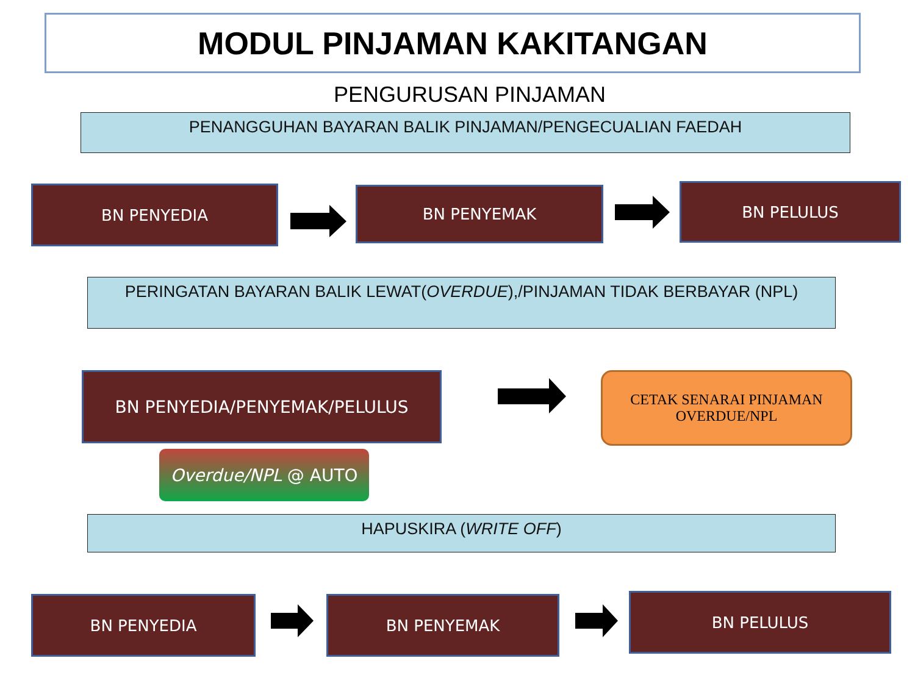MODUL PINJAMAN KAKITANGAN
PENGURUSAN PINJAMAN
PENANGGUHAN BAYARAN BALIK PINJAMAN/PENGECUALIAN FAEDAH
BN PENYEDIA BN PENYEMAK BN PELULUS
PERINGATAN BAYARAN BALIK LEWAT(OVERDUE),/PINJAMAN TIDAK BERBAYAR (NPL)
BN PENYEDIA/PENYEMAK/PELULUS
CETAK SENARAI PINJAMAN
OVERDUE/NPL
Overdue/NPL @ AUTO
HAPUSKIRA (WRITE OFF)
BN PENYEDIA BN PENYEMAK BN PELULUS